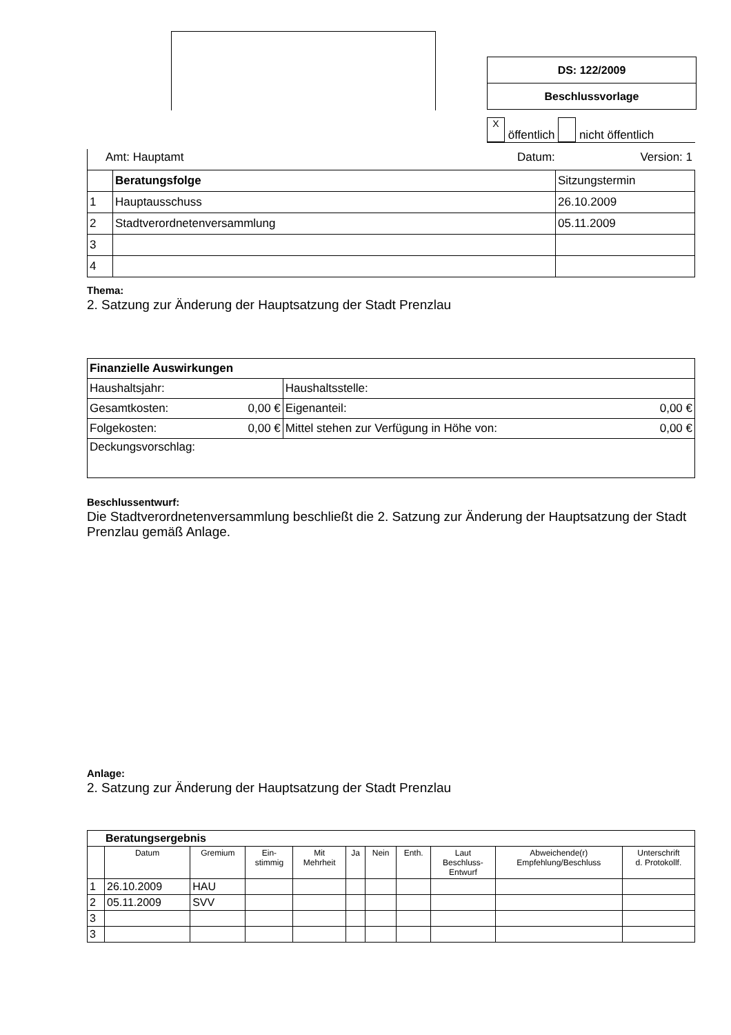DS: 122/2009
Beschlussvorlage
X öffentlich nicht öffentlich
Amt: Hauptamt Datum: Version: 1
| | Beratungsfolge | Sitzungstermin |
| 1 | Hauptausschuss | 26.10.2009 |
| 2 | Stadtverordnetenversammlung | 05.11.2009 |
| 3 | | |
| 4 | | |
Thema:
2. Satzung zur Änderung der Hauptsatzung der Stadt Prenzlau
| Finanzielle Auswirkungen | | | |
| Haushaltsjahr: | | Haushaltsstelle: | |
| Gesamtkosten: | 0,00 € | Eigenanteil: | 0,00 € |
| Folgekosten: | 0,00 € | Mittel stehen zur Verfügung in Höhe von: | 0,00 € |
| Deckungsvorschlag: | | | |
Beschlussentwurf:
Die Stadtverordnetenversammlung beschließt die 2. Satzung zur Änderung der Hauptsatzung der Stadt Prenzlau gemäß Anlage.
Anlage:
2. Satzung zur Änderung der Hauptsatzung der Stadt Prenzlau
| Beratungsergebnis | | | | | | | | | | |
| --- | --- | --- | --- | --- | --- | --- | --- | --- | --- | --- |
| | Datum | Gremium | Ein- stimmig | Mit Mehrheit | Ja | Nein | Enth. | Laut Beschluss- Entwurf | Abweichende(r) Empfehlung/Beschluss | Unterschrift d. Protokollf. |
| 1 | 26.10.2009 | HAU | | | | | | | | |
| 2 | 05.11.2009 | SVV | | | | | | | | |
| 3 | | | | | | | | | | |
| 3 | | | | | | | | | | |